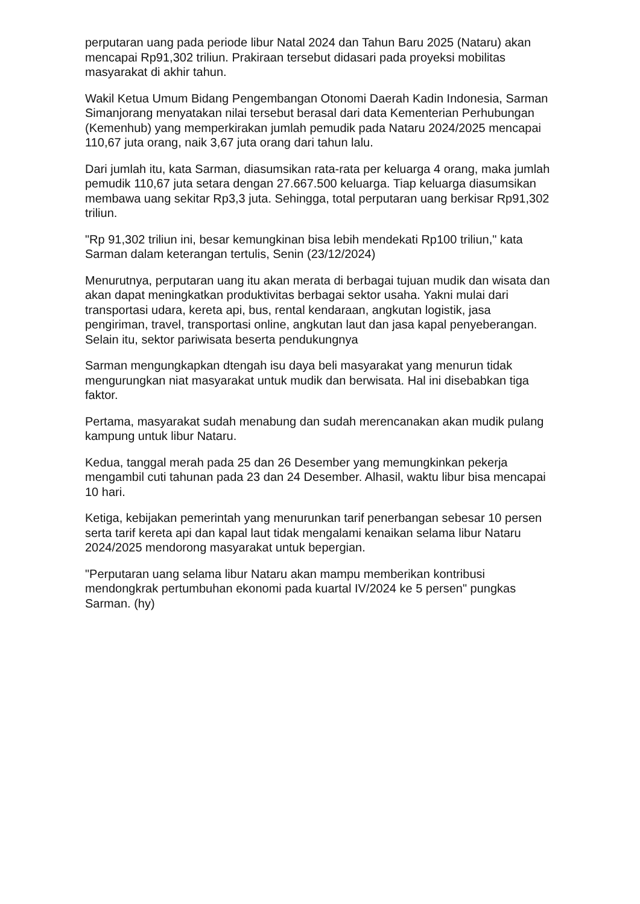perputaran uang pada periode libur Natal 2024 dan Tahun Baru 2025 (Nataru) akan mencapai Rp91,302 triliun. Prakiraan tersebut didasari pada proyeksi mobilitas masyarakat di akhir tahun.
Wakil Ketua Umum Bidang Pengembangan Otonomi Daerah Kadin Indonesia, Sarman Simanjorang menyatakan nilai tersebut berasal dari data Kementerian Perhubungan (Kemenhub) yang memperkirakan jumlah pemudik pada Nataru 2024/2025 mencapai 110,67 juta orang, naik 3,67 juta orang dari tahun lalu.
Dari jumlah itu, kata Sarman, diasumsikan rata-rata per keluarga 4 orang, maka jumlah pemudik 110,67 juta setara dengan 27.667.500 keluarga. Tiap keluarga diasumsikan membawa uang sekitar Rp3,3 juta. Sehingga, total perputaran uang berkisar Rp91,302 triliun.
"Rp 91,302 triliun ini, besar kemungkinan bisa lebih mendekati Rp100 triliun," kata Sarman dalam keterangan tertulis, Senin (23/12/2024)
Menurutnya, perputaran uang itu akan merata di berbagai tujuan mudik dan wisata dan akan dapat meningkatkan produktivitas berbagai sektor usaha. Yakni mulai dari transportasi udara, kereta api, bus, rental kendaraan, angkutan logistik, jasa pengiriman, travel, transportasi online, angkutan laut dan jasa kapal penyeberangan. Selain itu, sektor pariwisata beserta pendukungnya
Sarman mengungkapkan dtengah isu daya beli masyarakat yang menurun tidak mengurungkan niat masyarakat untuk mudik dan berwisata. Hal ini disebabkan tiga faktor.
Pertama, masyarakat sudah menabung dan sudah merencanakan akan mudik pulang kampung untuk libur Nataru.
Kedua, tanggal merah pada 25 dan 26 Desember yang memungkinkan pekerja mengambil cuti tahunan pada 23 dan 24 Desember. Alhasil, waktu libur bisa mencapai 10 hari.
Ketiga, kebijakan pemerintah yang menurunkan tarif penerbangan sebesar 10 persen serta tarif kereta api dan kapal laut tidak mengalami kenaikan selama libur Nataru 2024/2025 mendorong masyarakat untuk bepergian.
"Perputaran uang selama libur Nataru akan mampu memberikan kontribusi mendongkrak pertumbuhan ekonomi pada kuartal IV/2024 ke 5 persen" pungkas Sarman. (hy)